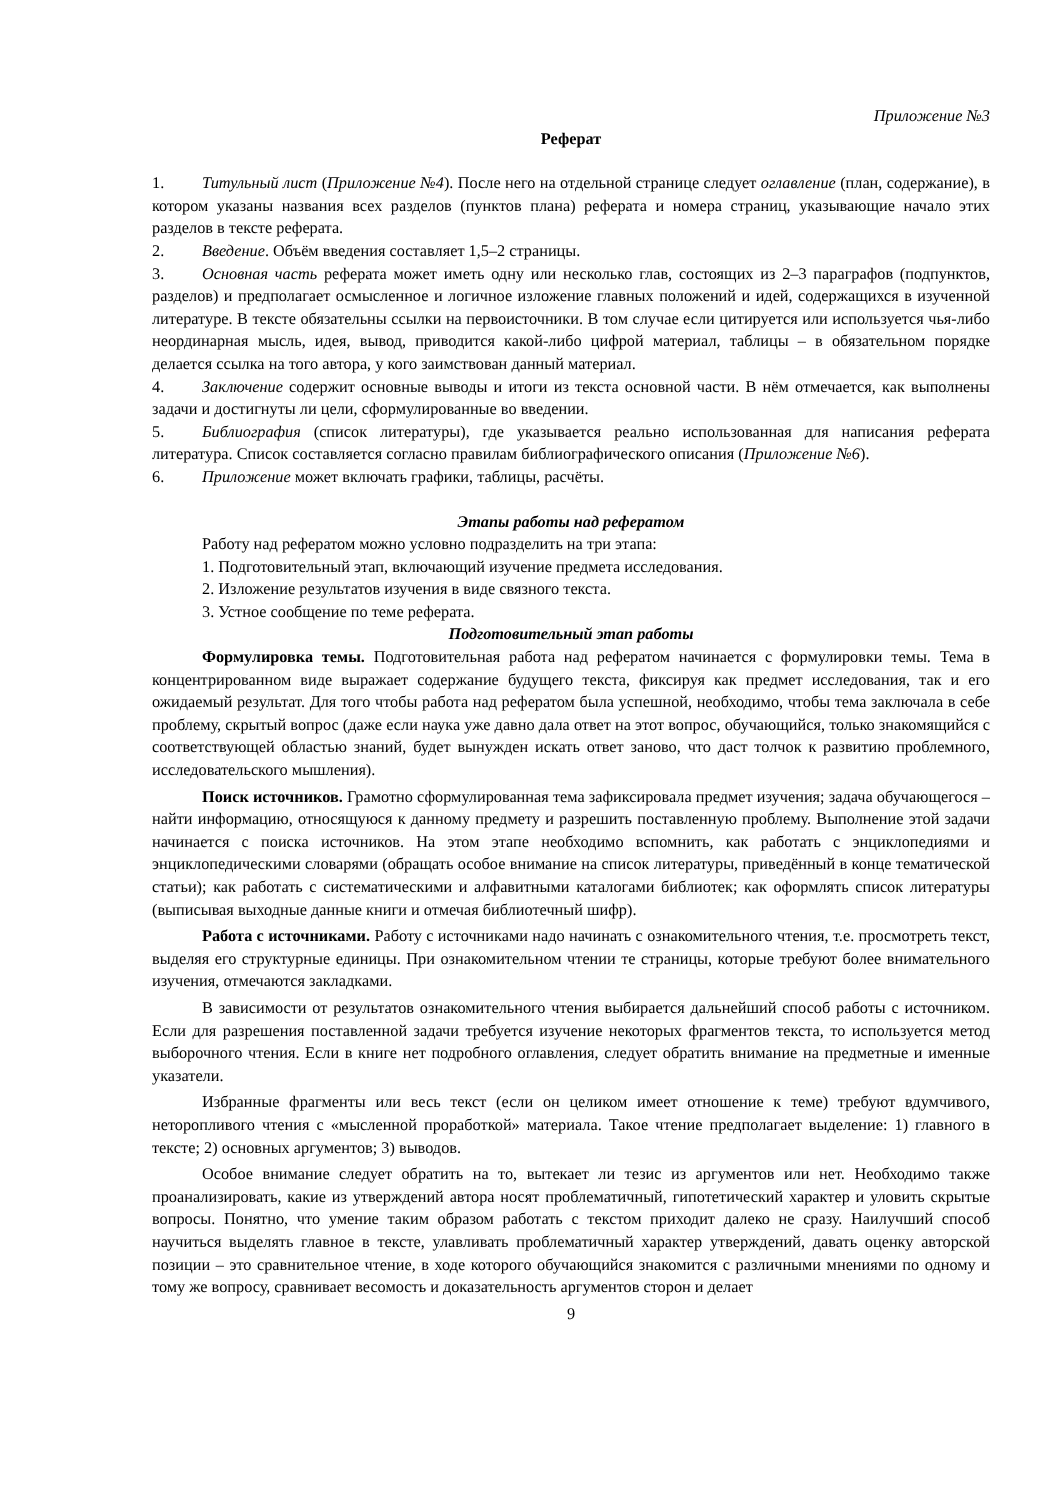Приложение №3
Реферат
1. Титульный лист (Приложение №4). После него на отдельной странице следует оглавление (план, содержание), в котором указаны названия всех разделов (пунктов плана) реферата и номера страниц, указывающие начало этих разделов в тексте реферата.
2. Введение. Объём введения составляет 1,5–2 страницы.
3. Основная часть реферата может иметь одну или несколько глав, состоящих из 2–3 параграфов (подпунктов, разделов) и предполагает осмысленное и логичное изложение главных положений и идей, содержащихся в изученной литературе. В тексте обязательны ссылки на первоисточники. В том случае если цитируется или используется чья-либо неординарная мысль, идея, вывод, приводится какой-либо цифрой материал, таблицы – в обязательном порядке делается ссылка на того автора, у кого заимствован данный материал.
4. Заключение содержит основные выводы и итоги из текста основной части. В нём отмечается, как выполнены задачи и достигнуты ли цели, сформулированные во введении.
5. Библиография (список литературы), где указывается реально использованная для написания реферата литература. Список составляется согласно правилам библиографического описания (Приложение №6).
6. Приложение может включать графики, таблицы, расчёты.
Этапы работы над рефератом
Работу над рефератом можно условно подразделить на три этапа:
1. Подготовительный этап, включающий изучение предмета исследования.
2. Изложение результатов изучения в виде связного текста.
3. Устное сообщение по теме реферата.
Подготовительный этап работы
Формулировка темы. Подготовительная работа над рефератом начинается с формулировки темы. Тема в концентрированном виде выражает содержание будущего текста, фиксируя как предмет исследования, так и его ожидаемый результат. Для того чтобы работа над рефератом была успешной, необходимо, чтобы тема заключала в себе проблему, скрытый вопрос (даже если наука уже давно дала ответ на этот вопрос, обучающийся, только знакомящийся с соответствующей областью знаний, будет вынужден искать ответ заново, что даст толчок к развитию проблемного, исследовательского мышления).
Поиск источников. Грамотно сформулированная тема зафиксировала предмет изучения; задача обучающегося – найти информацию, относящуюся к данному предмету и разрешить поставленную проблему. Выполнение этой задачи начинается с поиска источников. На этом этапе необходимо вспомнить, как работать с энциклопедиями и энциклопедическими словарями (обращать особое внимание на список литературы, приведённый в конце тематической статьи); как работать с систематическими и алфавитными каталогами библиотек; как оформлять список литературы (выписывая выходные данные книги и отмечая библиотечный шифр).
Работа с источниками. Работу с источниками надо начинать с ознакомительного чтения, т.е. просмотреть текст, выделяя его структурные единицы. При ознакомительном чтении те страницы, которые требуют более внимательного изучения, отмечаются закладками.
В зависимости от результатов ознакомительного чтения выбирается дальнейший способ работы с источником. Если для разрешения поставленной задачи требуется изучение некоторых фрагментов текста, то используется метод выборочного чтения. Если в книге нет подробного оглавления, следует обратить внимание на предметные и именные указатели.
Избранные фрагменты или весь текст (если он целиком имеет отношение к теме) требуют вдумчивого, неторопливого чтения с «мысленной проработкой» материала. Такое чтение предполагает выделение: 1) главного в тексте; 2) основных аргументов; 3) выводов.
Особое внимание следует обратить на то, вытекает ли тезис из аргументов или нет. Необходимо также проанализировать, какие из утверждений автора носят проблематичный, гипотетический характер и уловить скрытые вопросы. Понятно, что умение таким образом работать с текстом приходит далеко не сразу. Наилучший способ научиться выделять главное в тексте, улавливать проблематичный характер утверждений, давать оценку авторской позиции – это сравнительное чтение, в ходе которого обучающийся знакомится с различными мнениями по одному и тому же вопросу, сравнивает весомость и доказательность аргументов сторон и делает
9